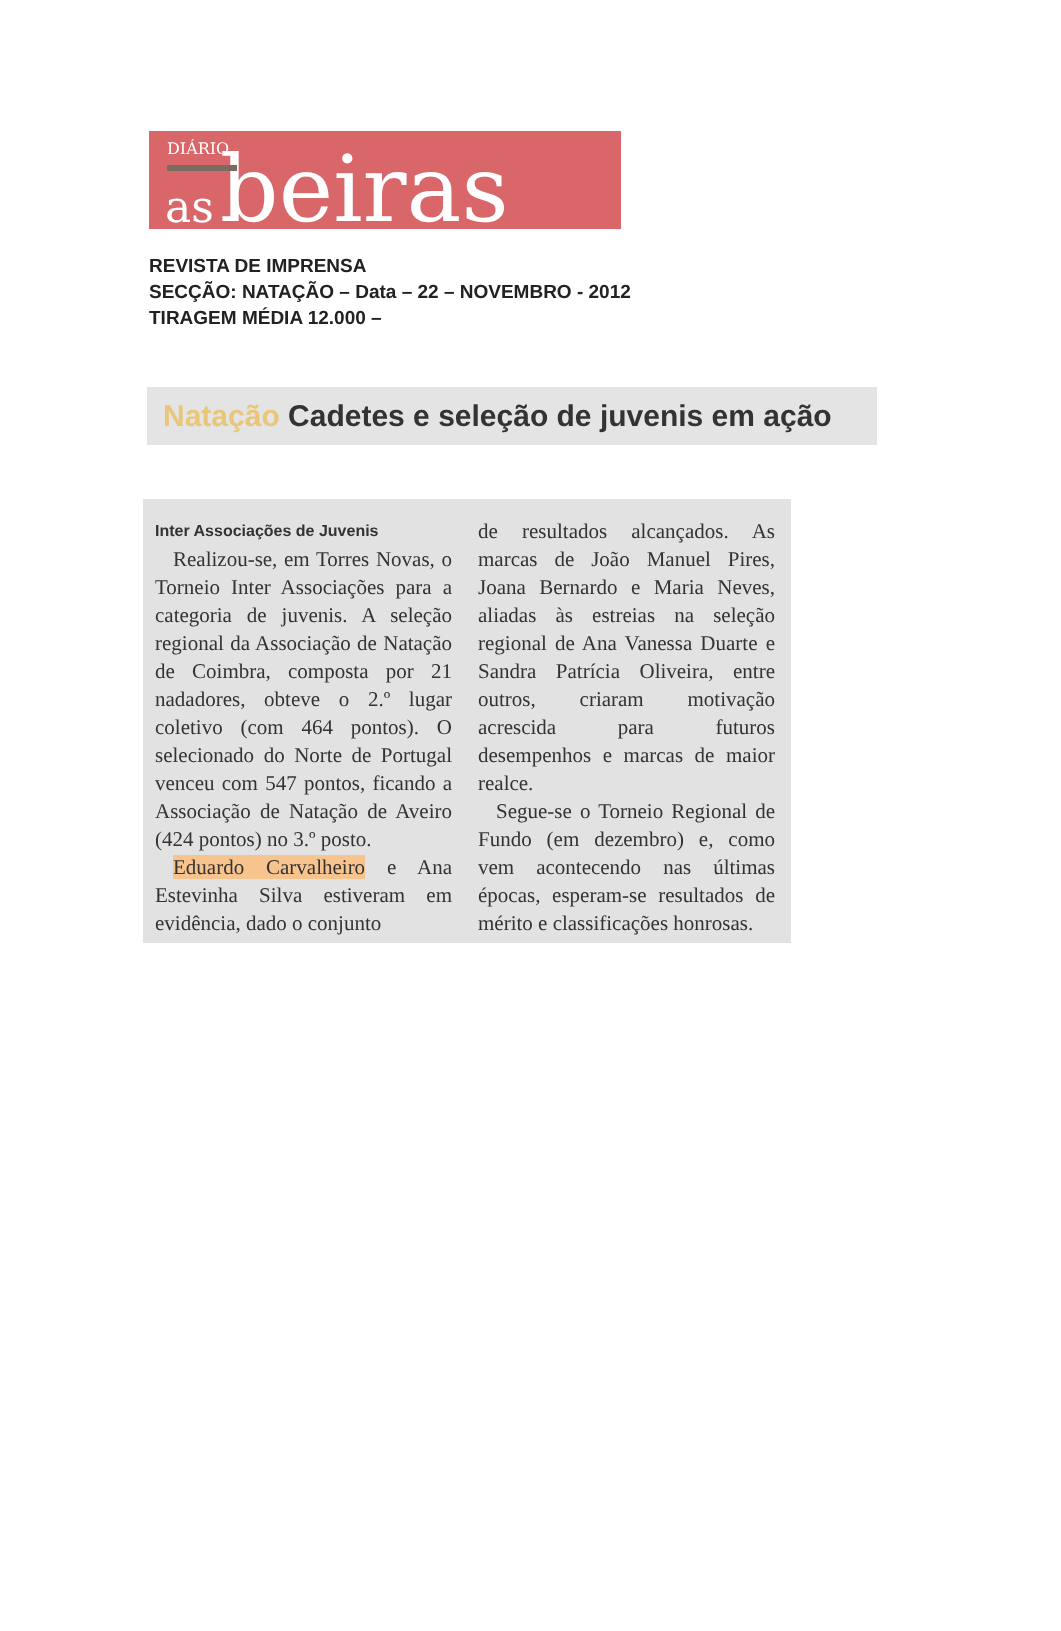DIÁRIO
as beiras
REVISTA DE IMPRENSA
SECÇÃO: NATAÇÃO – Data – 22 – NOVEMBRO - 2012
TIRAGEM MÉDIA 12.000 –
Natação Cadetes e seleção de juvenis em ação
Inter Associações de Juvenis
Realizou-se, em Torres Novas, o Torneio Inter Associações para a categoria de juvenis. A seleção regional da Associação de Natação de Coimbra, composta por 21 nadadores, obteve o 2.º lugar coletivo (com 464 pontos). O selecionado do Norte de Portugal venceu com 547 pontos, ficando a Associação de Natação de Aveiro (424 pontos) no 3.º posto.
Eduardo Carvalheiro e Ana Estevinha Silva estiveram em evidência, dado o conjunto
de resultados alcançados. As marcas de João Manuel Pires, Joana Bernardo e Maria Neves, aliadas às estreias na seleção regional de Ana Vanessa Duarte e Sandra Patrícia Oliveira, entre outros, criaram motivação acrescida para futuros desempenhos e marcas de maior realce.
Segue-se o Torneio Regional de Fundo (em dezembro) e, como vem acontecendo nas últimas épocas, esperam-se resultados de mérito e classificações honrosas.